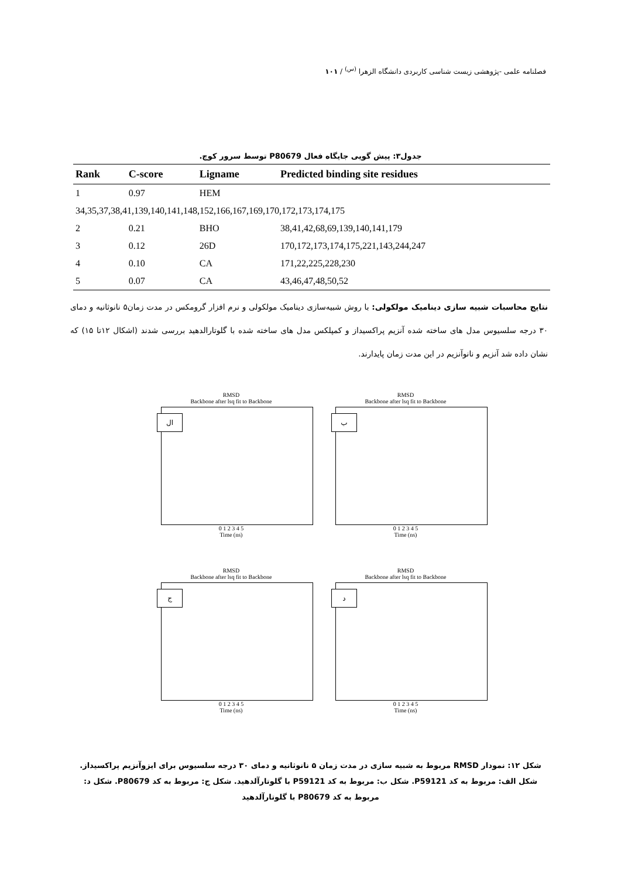فصلنامه علمی -پژوهشی زیست شناسی کاربردی دانشگاه الزهرا <sup>(س)</sup> / ۱۰۱
جدول۳: پیش گویی جایگاه فعال P80679 توسط سرور کوچ.
| Rank | C-score | Ligname | Predicted binding site residues |
| --- | --- | --- | --- |
| 1 | 0.97 | HEM | |
| 34,35,37,38,41,139,140,141,148,152,166,167,169,170,172,173,174,175 | | | |
| 2 | 0.21 | BHO | 38,41,42,68,69,139,140,141,179 |
| 3 | 0.12 | 26D | 170,172,173,174,175,221,143,244,247 |
| 4 | 0.10 | CA | 171,22,225,228,230 |
| 5 | 0.07 | CA | 43,46,47,48,50,52 |
نتایج محاسبات شبیه سازی دینامیک مولکولی: با روش شبیه‌سازی دینامیک مولکولی و نرم افزار گرومکس در مدت زمان۵ نانوثانیه و دمای ۳۰ درجه سلسیوس مدل های ساخته شده آنزیم پراکسیداز و کمپلکس مدل های ساخته شده با گلوتارالدهید بررسی شدند (اشکال ۱۲تا ۱۵) که نشان داده شد آنزیم و نانوآنزیم در این مدت زمان پایدارند.
RMSD
Backbone after lsq fit to Backbone
ال
0 1 2 3 4 5
Time (ns)
RMSD
Backbone after lsq fit to Backbone
ب
0 1 2 3 4 5
Time (ns)
RMSD
Backbone after lsq fit to Backbone
ج
0 1 2 3 4 5
Time (ns)
RMSD
Backbone after lsq fit to Backbone
د
0 1 2 3 4 5
Time (ns)
شکل ۱۲: نمودار RMSD مربوط به شبیه سازی در مدت زمان ۵ نانوثانیه و دمای ۳۰ درجه سلسیوس برای ایزوآنزیم پراکسیداز. شکل الف: مربوط به کد P59121. شکل ب: مربوط به کد P59121 با گلوتارآلدهید. شکل ج: مربوط به کد P80679. شکل د: مربوط به کد P80679 با گلوتارآلدهید